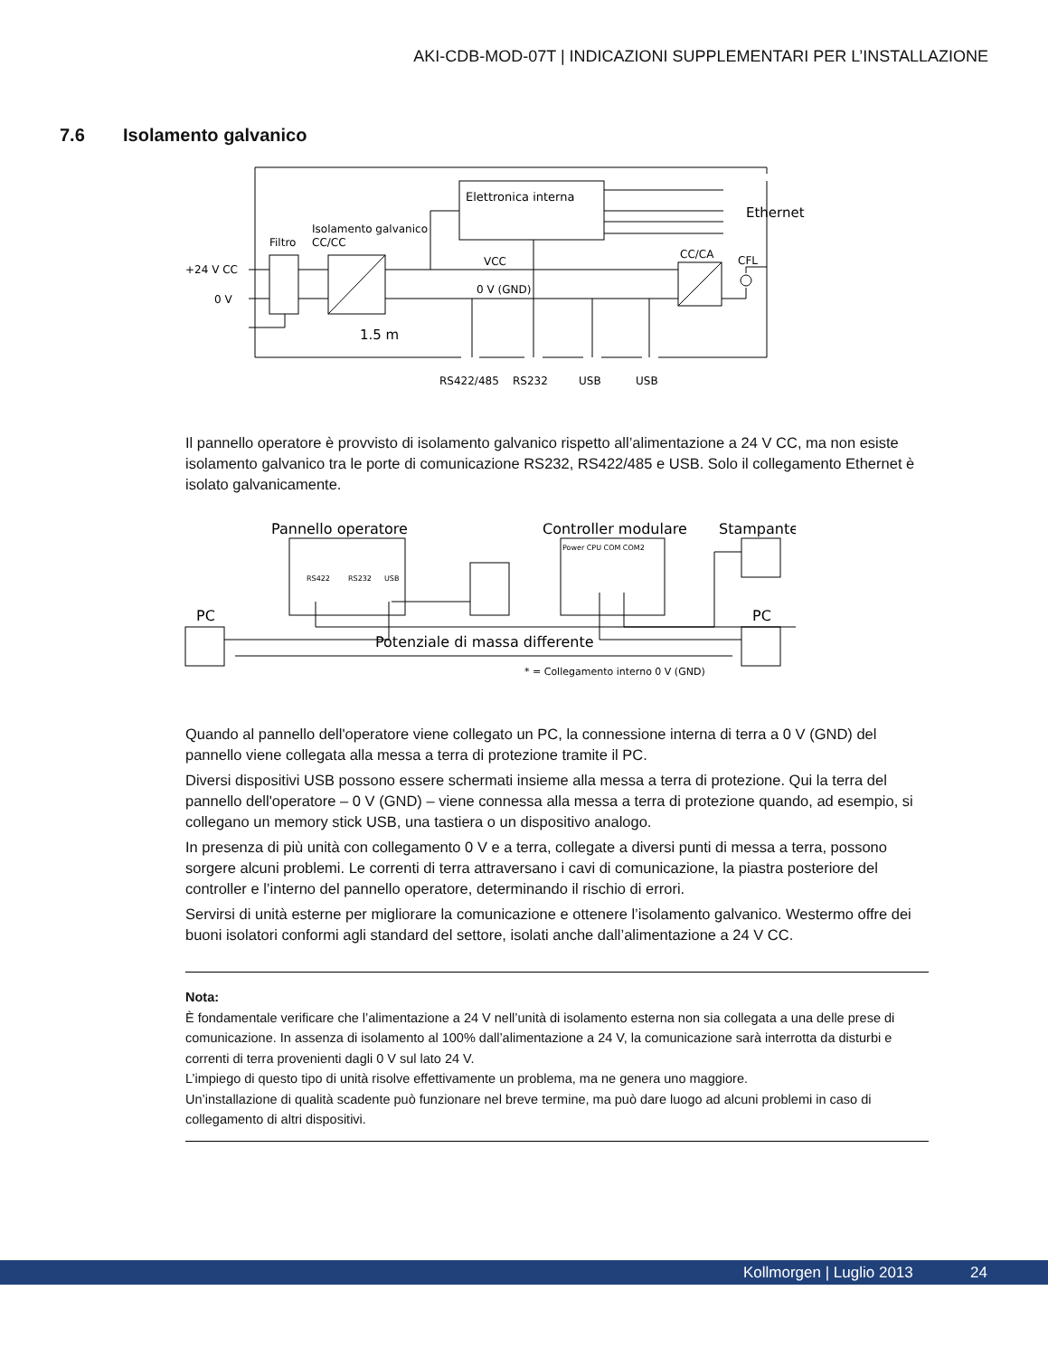AKI-CDB-MOD-07T | INDICAZIONI SUPPLEMENTARI PER L’INSTALLAZIONE
7.6 Isolamento galvanico
Elettronica interna
Ethernet
Isolamento galvanico
CC/CC
Filtro
+24 V CC
0 V
VCC
0 V (GND)
CC/CA
CFL
1.5 m
RS422/485
RS232
USB
USB
Il pannello operatore è provvisto di isolamento galvanico rispetto all’alimentazione a 24 V CC, ma non esiste isolamento galvanico tra le porte di comunicazione RS232, RS422/485 e USB. Solo il collegamento Ethernet è isolato galvanicamente.
Pannello operatore
Controller modulare
Stampante
PC
PC
Potenziale di massa differente
RS422
RS232
USB
Power CPU COM COM2
* = Collegamento interno 0 V (GND)
Quando al pannello dell'operatore viene collegato un PC, la connessione interna di terra a 0 V (GND) del pannello viene collegata alla messa a terra di protezione tramite il PC.
Diversi dispositivi USB possono essere schermati insieme alla messa a terra di protezione. Qui la terra del pannello dell'operatore – 0 V (GND) – viene connessa alla messa a terra di protezione quando, ad esempio, si collegano un memory stick USB, una tastiera o un dispositivo analogo.
In presenza di più unità con collegamento 0 V e a terra, collegate a diversi punti di messa a terra, possono sorgere alcuni problemi. Le correnti di terra attraversano i cavi di comunicazione, la piastra posteriore del controller e l’interno del pannello operatore, determinando il rischio di errori.
Servirsi di unità esterne per migliorare la comunicazione e ottenere l’isolamento galvanico. Westermo offre dei buoni isolatori conformi agli standard del settore, isolati anche dall’alimentazione a 24 V CC.
Nota:
È fondamentale verificare che l’alimentazione a 24 V nell’unità di isolamento esterna non sia collegata a una delle prese di comunicazione. In assenza di isolamento al 100% dall’alimentazione a 24 V, la comunicazione sarà interrotta da disturbi e correnti di terra provenienti dagli 0 V sul lato 24 V.
L’impiego di questo tipo di unità risolve effettivamente un problema, ma ne genera uno maggiore.
Un’installazione di qualità scadente può funzionare nel breve termine, ma può dare luogo ad alcuni problemi in caso di collegamento di altri dispositivi.
Kollmorgen | Luglio 2013 24